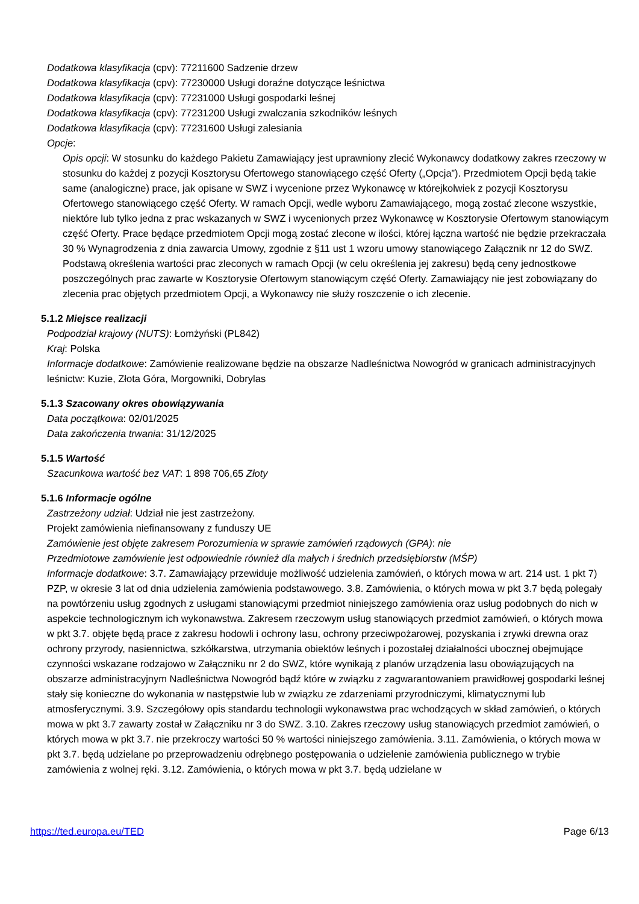Dodatkowa klasyfikacja (cpv): 77211600 Sadzenie drzew
Dodatkowa klasyfikacja (cpv): 77230000 Usługi doraźne dotyczące leśnictwa
Dodatkowa klasyfikacja (cpv): 77231000 Usługi gospodarki leśnej
Dodatkowa klasyfikacja (cpv): 77231200 Usługi zwalczania szkodników leśnych
Dodatkowa klasyfikacja (cpv): 77231600 Usługi zalesiania
Opcje:
Opis opcji: W stosunku do każdego Pakietu Zamawiający jest uprawniony zlecić Wykonawcy dodatkowy zakres rzeczowy w stosunku do każdej z pozycji Kosztorysu Ofertowego stanowiącego część Oferty („Opcja”). Przedmiotem Opcji będą takie same (analogiczne) prace, jak opisane w SWZ i wycenione przez Wykonawcę w którejkolwiek z pozycji Kosztorysu Ofertowego stanowiącego część Oferty. W ramach Opcji, wedle wyboru Zamawiającego, mogą zostać zlecone wszystkie, niektóre lub tylko jedna z prac wskazanych w SWZ i wycenionych przez Wykonawcę w Kosztorysie Ofertowym stanowiącym część Oferty. Prace będące przedmiotem Opcji mogą zostać zlecone w ilości, której łączna wartość nie będzie przekraczała 30 % Wynagrodzenia z dnia zawarcia Umowy, zgodnie z §11 ust 1 wzoru umowy stanowiącego Załącznik nr 12 do SWZ. Podstawą określenia wartości prac zleconych w ramach Opcji (w celu określenia jej zakresu) będą ceny jednostkowe poszczególnych prac zawarte w Kosztorysie Ofertowym stanowiącym część Oferty. Zamawiający nie jest zobowiązany do zlecenia prac objętych przedmiotem Opcji, a Wykonawcy nie służy roszczenie o ich zlecenie.
5.1.2 Miejsce realizacji
Podpodział krajowy (NUTS): Łomżyński (PL842)
Kraj: Polska
Informacje dodatkowe: Zamówienie realizowane będzie na obszarze Nadleśnictwa Nowogród w granicach administracyjnych leśnictw: Kuzie, Złota Góra, Morgowniki, Dobrylas
5.1.3 Szacowany okres obowiązywania
Data początkowa: 02/01/2025
Data zakończenia trwania: 31/12/2025
5.1.5 Wartość
Szacunkowa wartość bez VAT: 1 898 706,65 Złoty
5.1.6 Informacje ogólne
Zastrzeżony udział: Udział nie jest zastrzeżony.
Projekt zamówienia niefinansowany z funduszy UE
Zamówienie jest objęte zakresem Porozumienia w sprawie zamówień rządowych (GPA): nie
Przedmiotowe zamówienie jest odpowiednie również dla małych i średnich przedsiębiorstw (MŚP)
Informacje dodatkowe: 3.7. Zamawiający przewiduje możliwość udzielenia zamówień, o których mowa w art. 214 ust. 1 pkt 7) PZP, w okresie 3 lat od dnia udzielenia zamówienia podstawowego. 3.8. Zamówienia, o których mowa w pkt 3.7 będą polegały na powtórzeniu usług zgodnych z usługami stanowiącymi przedmiot niniejszego zamówienia oraz usług podobnych do nich w aspekcie technologicznym ich wykonawstwa. Zakresem rzeczowym usług stanowiących przedmiot zamówień, o których mowa w pkt 3.7. objęte będą prace z zakresu hodowli i ochrony lasu, ochrony przeciwpożarowej, pozyskania i zrywki drewna oraz ochrony przyrody, nasiennictwa, szkółkarstwa, utrzymania obiektów leśnych i pozostałej działalności ubocznej obejmujące czynności wskazane rodzajowo w Załączniku nr 2 do SWZ, które wynikają z planów urządzenia lasu obowiązujących na obszarze administracyjnym Nadleśnictwa Nowogród bądź które w związku z zagwarantowaniem prawidłowej gospodarki leśnej stały się konieczne do wykonania w następstwie lub w związku ze zdarzeniami przyrodniczymi, klimatycznymi lub atmosferycznymi. 3.9. Szczegółowy opis standardu technologii wykonawstwa prac wchodzących w skład zamówień, o których mowa w pkt 3.7 zawarty został w Załączniku nr 3 do SWZ. 3.10. Zakres rzeczowy usług stanowiących przedmiot zamówień, o których mowa w pkt 3.7. nie przekroczy wartości 50 % wartości niniejszego zamówienia. 3.11. Zamówienia, o których mowa w pkt 3.7. będą udzielane po przeprowadzeniu odrębnego postępowania o udzielenie zamówienia publicznego w trybie zamówienia z wolnej ręki. 3.12. Zamówienia, o których mowa w pkt 3.7. będą udzielane w
https://ted.europa.eu/TED Page 6/13